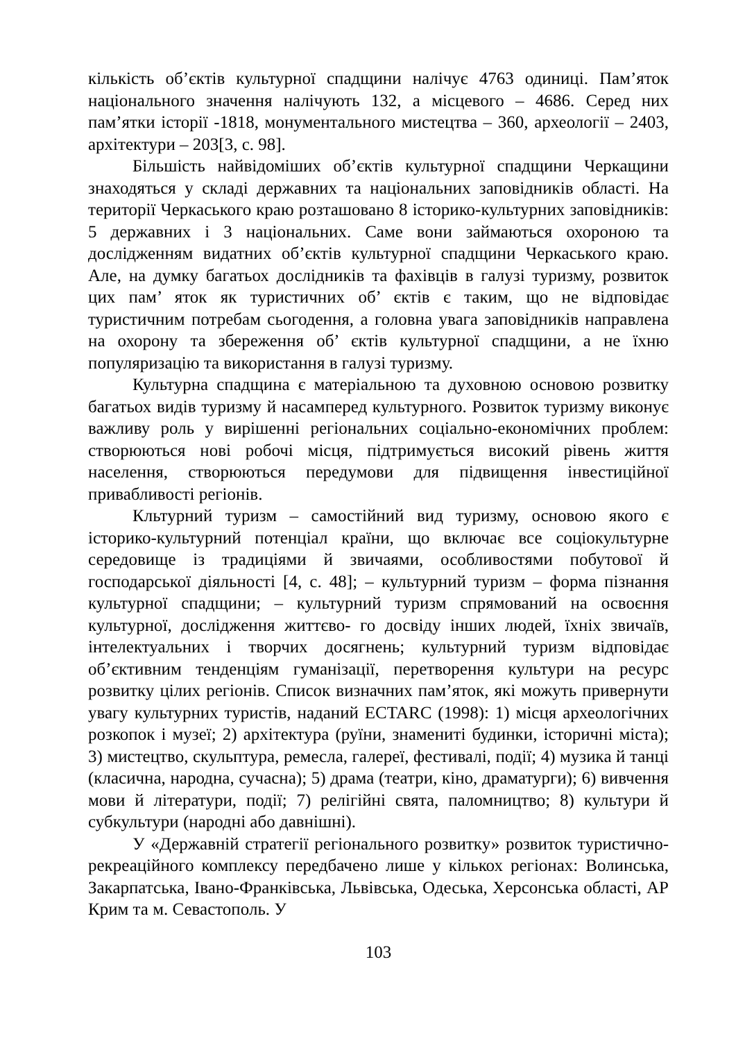кількість об’єктів культурної спадщини налічує 4763 одиниці. Пам’яток національного значення налічують 132, а місцевого – 4686. Серед них пам’ятки історії -1818, монументального мистецтва – 360, археології – 2403, архітектури – 203[3, с. 98].
Більшість найвідоміших об’єктів культурної спадщини Черкащини знаходяться у складі державних та національних заповідників області. На території Черкаського краю розташовано 8 історико-культурних заповідників: 5 державних і 3 національних. Саме вони займаються охороною та дослідженням видатних об’єктів культурної спадщини Черкаського краю. Але, на думку багатьох дослідників та фахівців в галузі туризму, розвиток цих пам’ яток як туристичних об’ єктів є таким, що не відповідає туристичним потребам сьогодення, а головна увага заповідників направлена на охорону та збереження об’ єктів культурної спадщини, а не їхню популяризацію та використання в галузі туризму.
Культурна спадщина є матеріальною та духовною основою розвитку багатьох видів туризму й насамперед культурного. Розвиток туризму виконує важливу роль у вирішенні регіональних соціально-економічних проблем: створюються нові робочі місця, підтримується високий рівень життя населення, створюються передумови для підвищення інвестиційної привабливості регіонів.
Кльтурний туризм – самостійний вид туризму, основою якого є історико-культурний потенціал країни, що включає все соціокультурне середовище із традиціями й звичаями, особливостями побутової й господарської діяльності [4, с. 48]; – культурний туризм – форма пізнання культурної спадщини; – культурний туризм спрямований на освоєння культурної, дослідження життєво- го досвіду інших людей, їхніх звичаїв, інтелектуальних і творчих досягнень; культурний туризм відповідає об’єктивним тенденціям гуманізації, перетворення культури на ресурс розвитку цілих регіонів. Список визначних пам’яток, які можуть привернути увагу культурних туристів, наданий ECTARC (1998): 1) місця археологічних розкопок і музеї; 2) архітектура (руїни, знамениті будинки, історичні міста); 3) мистецтво, скульптура, ремесла, галереї, фестивалі, події; 4) музика й танці (класична, народна, сучасна); 5) драма (театри, кіно, драматурги); 6) вивчення мови й літератури, події; 7) релігійні свята, паломництво; 8) культури й субкультури (народні або давнішні).
У «Державній стратегії регіонального розвитку» розвиток туристично-рекреаційного комплексу передбачено лише у кількох регіонах: Волинська, Закарпатська, Івано-Франківська, Львівська, Одеська, Херсонська області, АР Крим та м. Севастополь. У
103